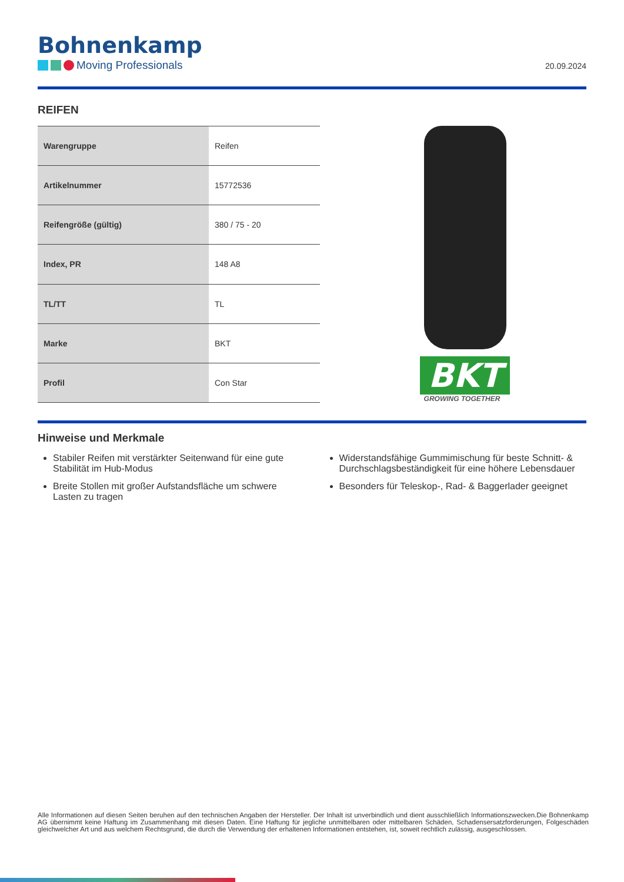Bohnenkamp
Moving Professionals
20.09.2024
REIFEN
| Warengruppe | Reifen |
| Artikelnummer | 15772536 |
| Reifengröße (gültig) | 380 / 75 - 20 |
| Index, PR | 148 A8 |
| TL/TT | TL |
| Marke | BKT |
| Profil | Con Star |
BKT
GROWING TOGETHER
Hinweise und Merkmale
Stabiler Reifen mit verstärkter Seitenwand für eine gute Stabilität im Hub-Modus
Breite Stollen mit großer Aufstandsfläche um schwere Lasten zu tragen
Widerstandsfähige Gummimischung für beste Schnitt- & Durchschlagsbeständigkeit für eine höhere Lebensdauer
Besonders für Teleskop-, Rad- & Baggerlader geeignet
Alle Informationen auf diesen Seiten beruhen auf den technischen Angaben der Hersteller. Der Inhalt ist unverbindlich und dient ausschließlich Informationszwecken.Die Bohnenkamp AG übernimmt keine Haftung im Zusammenhang mit diesen Daten. Eine Haftung für jegliche unmittelbaren oder mittelbaren Schäden, Schadensersatzforderungen, Folgeschäden gleichwelcher Art und aus welchem Rechtsgrund, die durch die Verwendung der erhaltenen Informationen entstehen, ist, soweit rechtlich zulässig, ausgeschlossen.